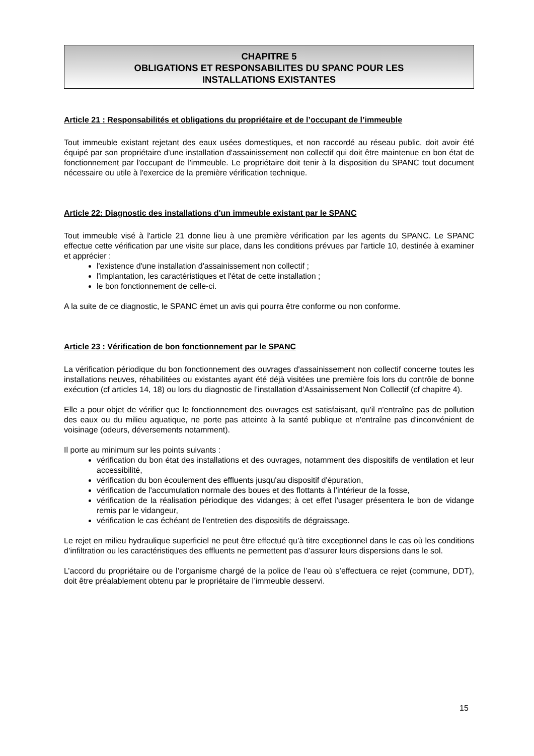CHAPITRE 5
OBLIGATIONS ET RESPONSABILITES DU SPANC POUR LES
INSTALLATIONS EXISTANTES
Article 21 : Responsabilités et obligations du propriétaire et de l’occupant de l’immeuble
Tout immeuble existant rejetant des eaux usées domestiques, et non raccordé au réseau public, doit avoir été équipé par son propriétaire d'une installation d'assainissement non collectif qui doit être maintenue en bon état de fonctionnement par l'occupant de l'immeuble. Le propriétaire doit tenir à la disposition du SPANC tout document nécessaire ou utile à l'exercice de la première vérification technique.
Article 22: Diagnostic des installations d'un immeuble existant par le SPANC
Tout immeuble visé à l'article 21 donne lieu à une première vérification par les agents du SPANC. Le SPANC effectue cette vérification par une visite sur place, dans les conditions prévues par l'article 10, destinée à examiner et apprécier :
l'existence d'une installation d'assainissement non collectif ;
l'implantation, les caractéristiques et l'état de cette installation ;
le bon fonctionnement de celle-ci.
A la suite de ce diagnostic, le SPANC émet un avis qui pourra être conforme ou non conforme.
Article 23 : Vérification de bon fonctionnement par le SPANC
La vérification périodique du bon fonctionnement des ouvrages d'assainissement non collectif concerne toutes les installations neuves, réhabilitées ou existantes ayant été déjà visitées une première fois lors du contrôle de bonne exécution (cf articles 14, 18) ou lors du diagnostic de l’installation d’Assainissement Non Collectif (cf chapitre 4).
Elle a pour objet de vérifier que le fonctionnement des ouvrages est satisfaisant, qu'il n'entraîne pas de pollution des eaux ou du milieu aquatique, ne porte pas atteinte à la santé publique et n'entraîne pas d'inconvénient de voisinage (odeurs, déversements notamment).
Il porte au minimum sur les points suivants :
vérification du bon état des installations et des ouvrages, notamment des dispositifs de ventilation et leur accessibilité,
vérification du bon écoulement des effluents jusqu'au dispositif d'épuration,
vérification de l'accumulation normale des boues et des flottants à l’intérieur de la fosse,
vérification de la réalisation périodique des vidanges; à cet effet l'usager présentera le bon de vidange remis par le vidangeur,
vérification le cas échéant de l'entretien des dispositifs de dégraissage.
Le rejet en milieu hydraulique superficiel ne peut être effectué qu’à titre exceptionnel dans le cas où les conditions d’infiltration ou les caractéristiques des effluents ne permettent pas d’assurer leurs dispersions dans le sol.
L’accord du propriétaire ou de l’organisme chargé de la police de l’eau où s’effectuera ce rejet (commune, DDT), doit être préalablement obtenu par le propriétaire de l’immeuble desservi.
15